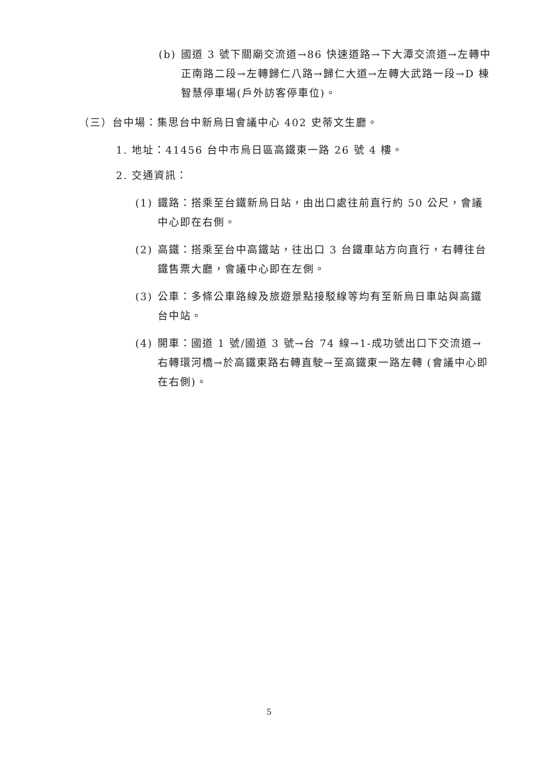(b) 國道 3 號下關廟交流道→86 快速道路→下大潭交流道→左轉中正南路二段→左轉歸仁八路→歸仁大道→左轉大武路一段→D 棟智慧停車場(戶外訪客停車位)。
（三）台中場：集思台中新烏日會議中心 402 史蒂文生廳。
1. 地址：41456 台中市烏日區高鐵東一路 26 號 4 樓。
2. 交通資訊：
(1) 鐵路：搭乘至台鐵新烏日站，由出口處往前直行約 50 公尺，會議中心即在右側。
(2) 高鐵：搭乘至台中高鐵站，往出口 3 台鐵車站方向直行，右轉往台鐵售票大廳，會議中心即在左側。
(3) 公車：多條公車路線及旅遊景點接駁線等均有至新烏日車站與高鐵台中站。
(4) 開車：國道 1 號/國道 3 號→台 74 線→1-成功號出口下交流道→右轉環河橋→於高鐵東路右轉直駛→至高鐵東一路左轉 (會議中心即在右側)。
5